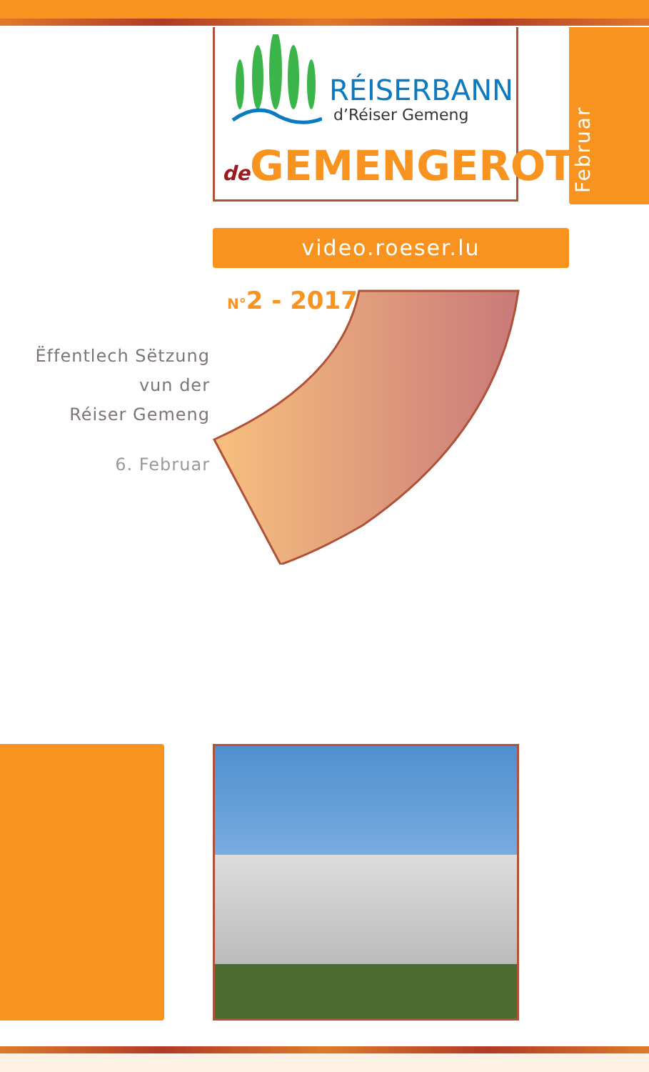RÉISERBANN
d’Réiser Gemeng
de GEMENGEROT
Februar
video.roeser.lu
N°2 - 2017
Ëffentlech Sëtzung
vun der
Réiser Gemeng
6. Februar